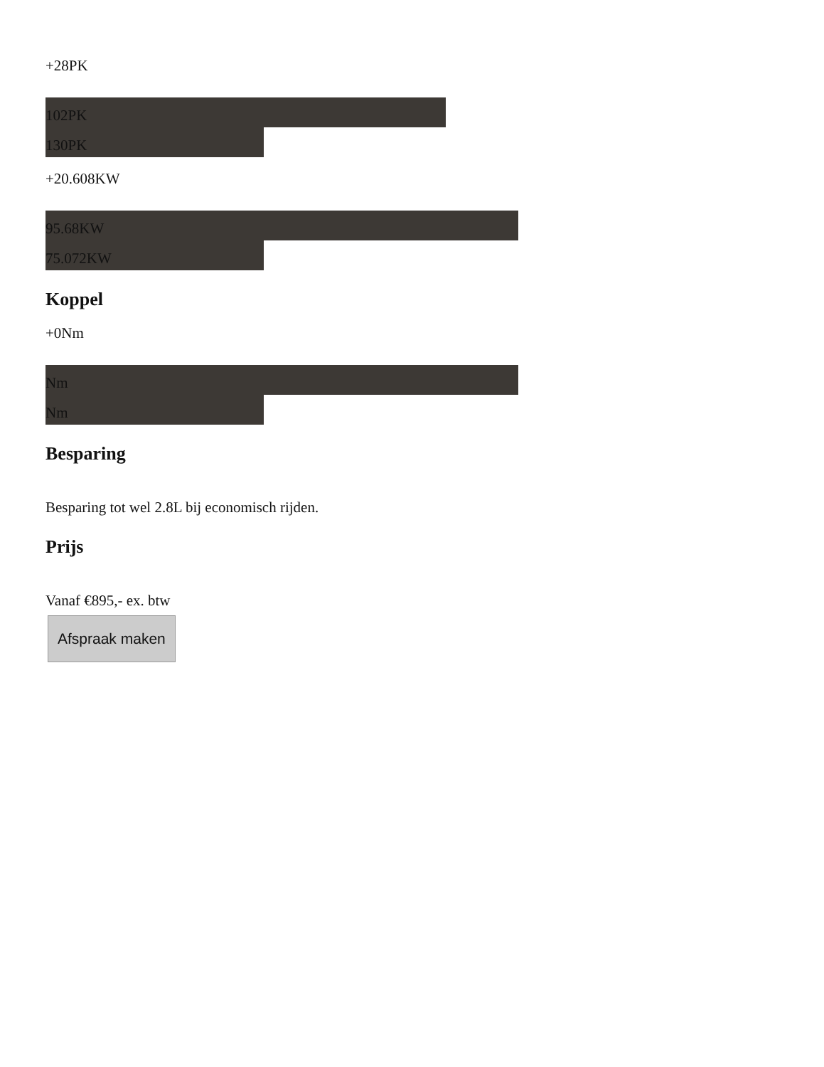+28PK
102PK
130PK
+20.608KW
95.68KW
75.072KW
Koppel
+0Nm
Nm
Nm
Besparing
Besparing tot wel 2.8L bij economisch rijden.
Prijs
Vanaf €895,- ex. btw
Afspraak maken